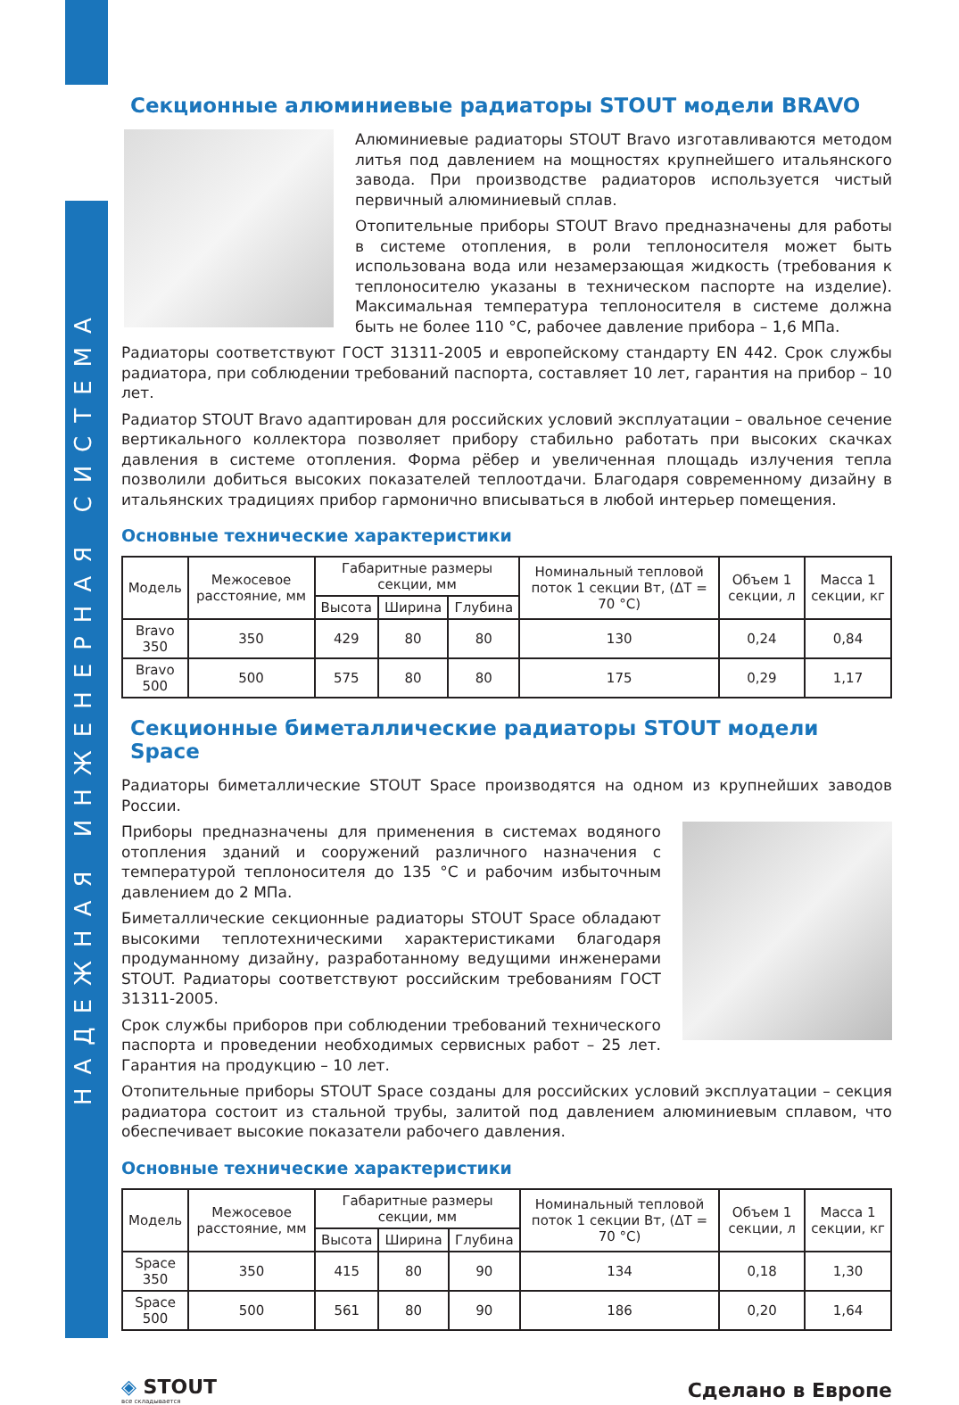НАДЕЖНАЯ ИНЖЕНЕРНАЯ СИСТЕМА
Секционные алюминиевые радиаторы STOUT модели BRAVO
Алюминиевые радиаторы STOUT Bravo изготавливаются методом литья под давлением на мощностях крупнейшего итальянского завода. При производстве радиаторов используется чистый первичный алюминиевый сплав.
Отопительные приборы STOUT Bravo предназначены для работы в системе отопления, в роли теплоносителя может быть использована вода или незамерзающая жидкость (требования к теплоносителю указаны в техническом паспорте на изделие). Максимальная температура теплоносителя в системе должна быть не более 110 °C, рабочее давление прибора – 1,6 МПа.
Радиаторы соответствуют ГОСТ 31311-2005 и европейскому стандарту EN 442. Срок службы радиатора, при соблюдении требований паспорта, составляет 10 лет, гарантия на прибор – 10 лет.
Радиатор STOUT Bravo адаптирован для российских условий эксплуатации – овальное сечение вертикального коллектора позволяет прибору стабильно работать при высоких скачках давления в системе отопления. Форма рёбер и увеличенная площадь излучения тепла позволили добиться высоких показателей теплоотдачи. Благодаря современному дизайну в итальянских традициях прибор гармонично вписываться в любой интерьер помещения.
Основные технические характеристики
| Модель | Межосевое расстояние, мм | Габаритные размеры секции, мм | | | Номинальный тепловой поток 1 секции Вт, (ΔT = 70 °C) | Объем 1 секции, л | Масса 1 секции, кг |
| --- | --- | --- | --- | --- | --- | --- | --- |
| | | Высота | Ширина | Глубина | | | |
| Bravo 350 | 350 | 429 | 80 | 80 | 130 | 0,24 | 0,84 |
| Bravo 500 | 500 | 575 | 80 | 80 | 175 | 0,29 | 1,17 |
Секционные биметаллические радиаторы STOUT модели Space
Радиаторы биметаллические STOUT Space производятся на одном из крупнейших заводов России.
Приборы предназначены для применения в системах водяного отопления зданий и сооружений различного назначения с температурой теплоносителя до 135 °C и рабочим избыточным давлением до 2 МПа.
Биметаллические секционные радиаторы STOUT Space обладают высокими теплотехническими характеристиками благодаря продуманному дизайну, разработанному ведущими инженерами STOUT. Радиаторы соответствуют российским требованиям ГОСТ 31311-2005.
Срок службы приборов при соблюдении требований технического паспорта и проведении необходимых сервисных работ – 25 лет. Гарантия на продукцию – 10 лет.
Отопительные приборы STOUT Space созданы для российских условий эксплуатации – секция радиатора состоит из стальной трубы, залитой под давлением алюминиевым сплавом, что обеспечивает высокие показатели рабочего давления.
Основные технические характеристики
| Модель | Межосевое расстояние, мм | Габаритные размеры секции, мм | | | Номинальный тепловой поток 1 секции Вт, (ΔT = 70 °C) | Объем 1 секции, л | Масса 1 секции, кг |
| --- | --- | --- | --- | --- | --- | --- | --- |
| | | Высота | Ширина | Глубина | | | |
| Space 350 | 350 | 415 | 80 | 90 | 134 | 0,18 | 1,30 |
| Space 500 | 500 | 561 | 80 | 90 | 186 | 0,20 | 1,64 |
◈ STOUT
все складывается
Сделано в Европе